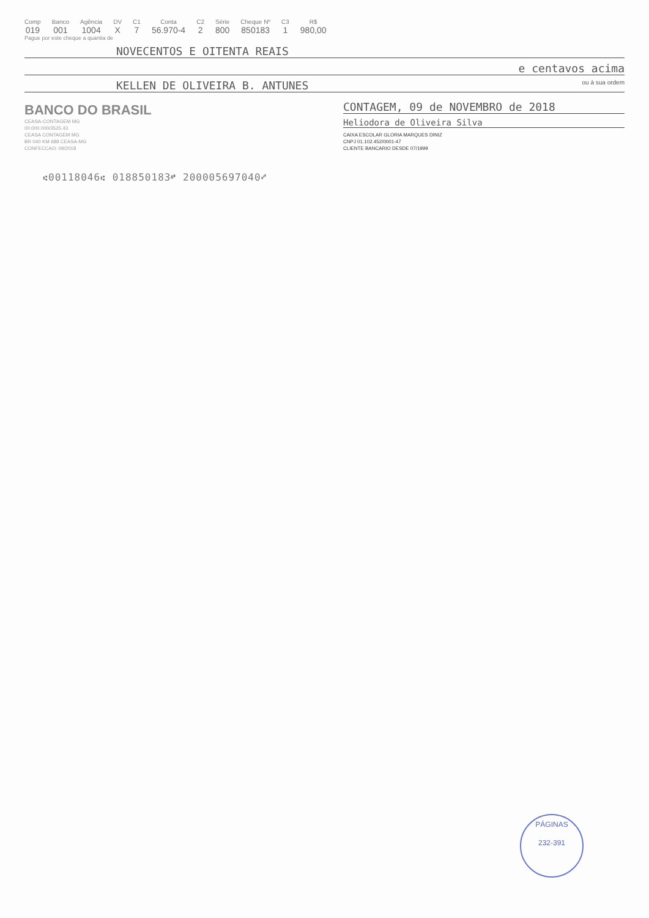Comp
019
Banco
001
Agência
1004
DV
X
C1
7
Conta
56.970-4
C2
2
Série
800
Cheque Nº
850183
C3
1
R$
980,00
Pague por este cheque a quantia de
NOVECENTOS E OITENTA REAIS
e centavos acima
KELLEN DE OLIVEIRA B. ANTUNES ou à sua ordem
BANCO DO BRASIL
CEASA-CONTAGEM MG
00.000.000/3525.43
CEASA CONTAGEM MG
BR 040 KM 688 CEASA-MG
CONFECCAO: 09/2018
CONTAGEM, 09 de NOVEMBRO de 2018
Heliodora de Oliveira Silva
CAIXA ESCOLAR GLORIA MARQUES DINIZ
CNPJ 01.102.452/0001-47
CLIENTE BANCARIO DESDE 07/1999
⑆00118046⑆ 018850183⑈ 200005697040⑇
PÁGINAS
232-391